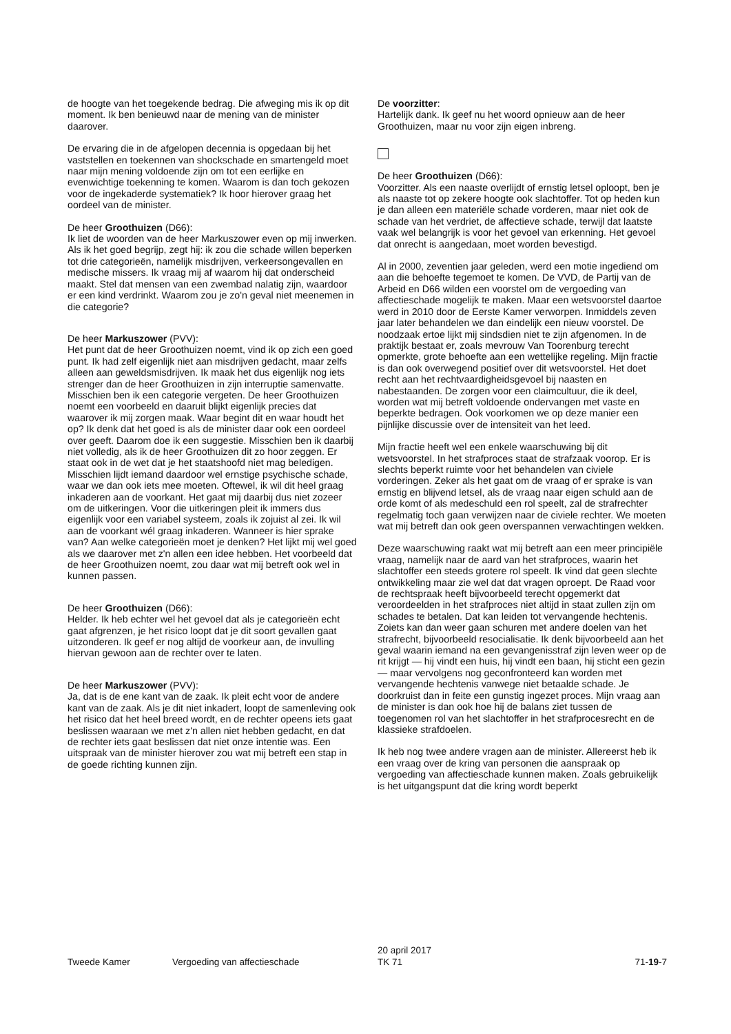de hoogte van het toegekende bedrag. Die afweging mis ik op dit moment. Ik ben benieuwd naar de mening van de minister daarover.
De ervaring die in de afgelopen decennia is opgedaan bij het vaststellen en toekennen van shockschade en smartengeld moet naar mijn mening voldoende zijn om tot een eerlijke en evenwichtige toekenning te komen. Waarom is dan toch gekozen voor de ingekaderde systematiek? Ik hoor hierover graag het oordeel van de minister.
De heer Groothuizen (D66):
Ik liet de woorden van de heer Markuszower even op mij inwerken. Als ik het goed begrijp, zegt hij: ik zou die schade willen beperken tot drie categorieën, namelijk misdrijven, verkeersongevallen en medische missers. Ik vraag mij af waarom hij dat onderscheid maakt. Stel dat mensen van een zwembad nalatig zijn, waardoor er een kind verdrinkt. Waarom zou je zo'n geval niet meenemen in die categorie?
De heer Markuszower (PVV):
Het punt dat de heer Groothuizen noemt, vind ik op zich een goed punt. Ik had zelf eigenlijk niet aan misdrijven gedacht, maar zelfs alleen aan geweldsmisdrijven. Ik maak het dus eigenlijk nog iets strenger dan de heer Groothuizen in zijn interruptie samenvatte. Misschien ben ik een categorie vergeten. De heer Groothuizen noemt een voorbeeld en daaruit blijkt eigenlijk precies dat waarover ik mij zorgen maak. Waar begint dit en waar houdt het op? Ik denk dat het goed is als de minister daar ook een oordeel over geeft. Daarom doe ik een suggestie. Misschien ben ik daarbij niet volledig, als ik de heer Groothuizen dit zo hoor zeggen. Er staat ook in de wet dat je het staatshoofd niet mag beledigen. Misschien lijdt iemand daardoor wel ernstige psychische schade, waar we dan ook iets mee moeten. Oftewel, ik wil dit heel graag inkaderen aan de voorkant. Het gaat mij daarbij dus niet zozeer om de uitkeringen. Voor die uitkeringen pleit ik immers dus eigenlijk voor een variabel systeem, zoals ik zojuist al zei. Ik wil aan de voorkant wél graag inkaderen. Wanneer is hier sprake van? Aan welke categorieën moet je denken? Het lijkt mij wel goed als we daarover met z'n allen een idee hebben. Het voorbeeld dat de heer Groothuizen noemt, zou daar wat mij betreft ook wel in kunnen passen.
De heer Groothuizen (D66):
Helder. Ik heb echter wel het gevoel dat als je categorieën echt gaat afgrenzen, je het risico loopt dat je dit soort gevallen gaat uitzonderen. Ik geef er nog altijd de voorkeur aan, de invulling hiervan gewoon aan de rechter over te laten.
De heer Markuszower (PVV):
Ja, dat is de ene kant van de zaak. Ik pleit echt voor de andere kant van de zaak. Als je dit niet inkadert, loopt de samenleving ook het risico dat het heel breed wordt, en de rechter opeens iets gaat beslissen waaraan we met z'n allen niet hebben gedacht, en dat de rechter iets gaat beslissen dat niet onze intentie was. Een uitspraak van de minister hierover zou wat mij betreft een stap in de goede richting kunnen zijn.
De voorzitter:
Hartelijk dank. Ik geef nu het woord opnieuw aan de heer Groothuizen, maar nu voor zijn eigen inbreng.
De heer Groothuizen (D66):
Voorzitter. Als een naaste overlijdt of ernstig letsel oploopt, ben je als naaste tot op zekere hoogte ook slachtoffer. Tot op heden kun je dan alleen een materiële schade vorderen, maar niet ook de schade van het verdriet, de affectieve schade, terwijl dat laatste vaak wel belangrijk is voor het gevoel van erkenning. Het gevoel dat onrecht is aangedaan, moet worden bevestigd.
Al in 2000, zeventien jaar geleden, werd een motie ingediend om aan die behoefte tegemoet te komen. De VVD, de Partij van de Arbeid en D66 wilden een voorstel om de vergoeding van affectieschade mogelijk te maken. Maar een wetsvoorstel daartoe werd in 2010 door de Eerste Kamer verworpen. Inmiddels zeven jaar later behandelen we dan eindelijk een nieuw voorstel. De noodzaak ertoe lijkt mij sindsdien niet te zijn afgenomen. In de praktijk bestaat er, zoals mevrouw Van Toorenburg terecht opmerkte, grote behoefte aan een wettelijke regeling. Mijn fractie is dan ook overwegend positief over dit wetsvoorstel. Het doet recht aan het rechtvaardigheidsgevoel bij naasten en nabestaanden. De zorgen voor een claimcultuur, die ik deel, worden wat mij betreft voldoende ondervangen met vaste en beperkte bedragen. Ook voorkomen we op deze manier een pijnlijke discussie over de intensiteit van het leed.
Mijn fractie heeft wel een enkele waarschuwing bij dit wetsvoorstel. In het strafproces staat de strafzaak voorop. Er is slechts beperkt ruimte voor het behandelen van civiele vorderingen. Zeker als het gaat om de vraag of er sprake is van ernstig en blijvend letsel, als de vraag naar eigen schuld aan de orde komt of als medeschuld een rol speelt, zal de strafrechter regelmatig toch gaan verwijzen naar de civiele rechter. We moeten wat mij betreft dan ook geen overspannen verwachtingen wekken.
Deze waarschuwing raakt wat mij betreft aan een meer principiële vraag, namelijk naar de aard van het strafproces, waarin het slachtoffer een steeds grotere rol speelt. Ik vind dat geen slechte ontwikkeling maar zie wel dat dat vragen oproept. De Raad voor de rechtspraak heeft bijvoorbeeld terecht opgemerkt dat veroordeelden in het strafproces niet altijd in staat zullen zijn om schades te betalen. Dat kan leiden tot vervangende hechtenis. Zoiets kan dan weer gaan schuren met andere doelen van het strafrecht, bijvoorbeeld resocialisatie. Ik denk bijvoorbeeld aan het geval waarin iemand na een gevangenisstraf zijn leven weer op de rit krijgt — hij vindt een huis, hij vindt een baan, hij sticht een gezin — maar vervolgens nog geconfronteerd kan worden met vervangende hechtenis vanwege niet betaalde schade. Je doorkruist dan in feite een gunstig ingezet proces. Mijn vraag aan de minister is dan ook hoe hij de balans ziet tussen de toegenomen rol van het slachtoffer in het strafprocesrecht en de klassieke strafdoelen.
Ik heb nog twee andere vragen aan de minister. Allereerst heb ik een vraag over de kring van personen die aanspraak op vergoeding van affectieschade kunnen maken. Zoals gebruikelijk is het uitgangspunt dat die kring wordt beperkt
Tweede Kamer Vergoeding van affectieschade
20 april 2017
TK 71
71-19-7